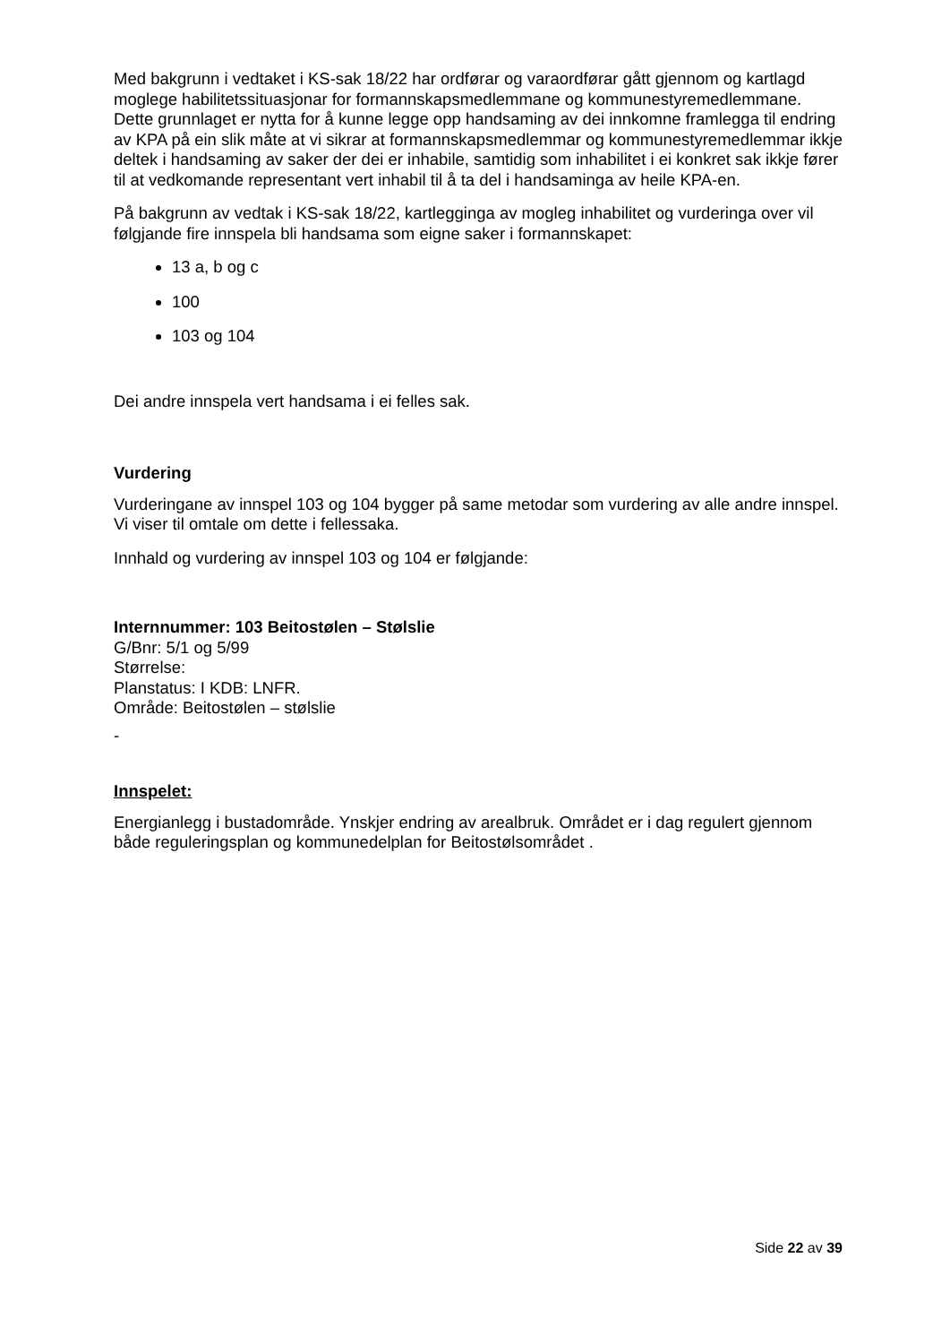Med bakgrunn i vedtaket i KS-sak 18/22 har ordførar og varaordførar gått gjennom og kartlagd moglege habilitetssituasjonar for formannskapsmedlemmane og kommunestyremedlemmane. Dette grunnlaget er nytta for å kunne legge opp handsaming av dei innkomne framlegga til endring av KPA på ein slik måte at vi sikrar at formannskapsmedlemmar og kommunestyremedlemmar ikkje deltek i handsaming av saker der dei er inhabile, samtidig som inhabilitet i ei konkret sak ikkje fører til at vedkomande representant vert inhabil til å ta del i handsaminga av heile KPA-en.
På bakgrunn av vedtak i KS-sak 18/22, kartlegginga av mogleg inhabilitet og vurderinga over vil følgjande fire innspela bli handsama som eigne saker i formannskapet:
13 a, b og c
100
103 og 104
Dei andre innspela vert handsama i ei felles sak.
Vurdering
Vurderingane av innspel 103 og 104 bygger på same metodar som vurdering av alle andre innspel. Vi viser til omtale om dette i fellessaka.
Innhald og vurdering av innspel 103 og 104 er følgjande:
Internnummer: 103 Beitostølen – Stølslie
G/Bnr: 5/1 og 5/99
Størrelse:
Planstatus: I KDB: LNFR.
Område: Beitostølen – stølslie
-
Innspelet:
Energianlegg i bustadområde. Ynskjer endring av arealbruk. Området er i dag regulert gjennom både reguleringsplan og kommunedelplan for Beitostølsområdet .
Side 22 av 39